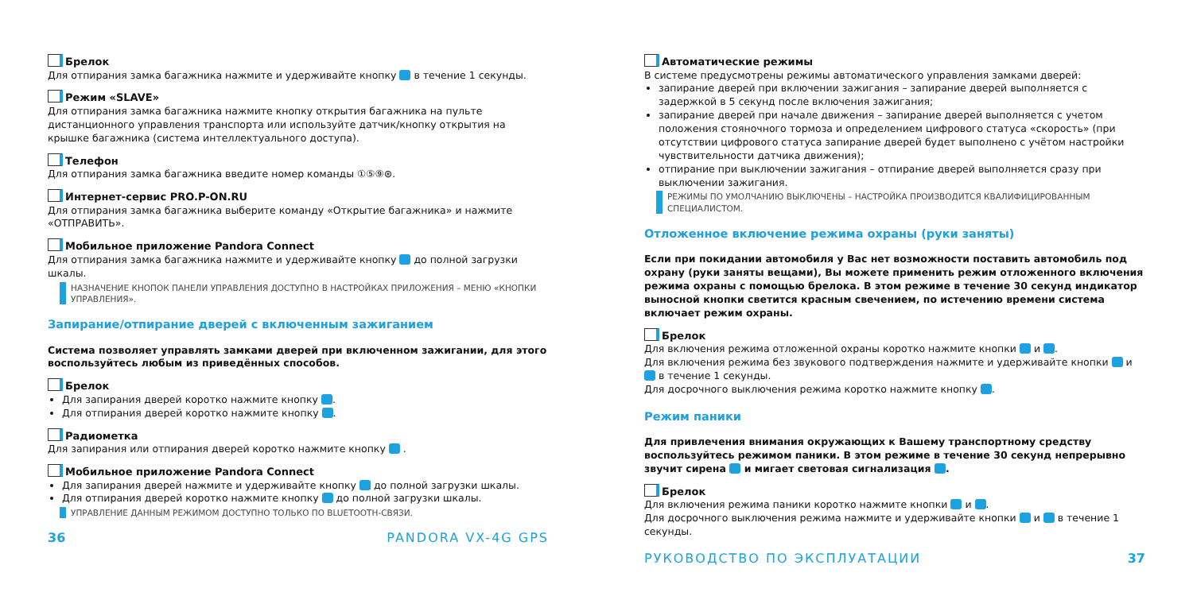Брелок
Для отпирания замка багажника нажмите и удерживайте кнопку в течение 1 секунды.
Режим «SLAVE»
Для отпирания замка багажника нажмите кнопку открытия багажника на пульте дистанционного управления транспорта или используйте датчик/кнопку открытия на крышке багажника (система интеллектуального доступа).
Телефон
Для отпирания замка багажника введите номер команды ①⑤⑨⊛.
Интернет-сервис PRO.P-ON.RU
Для отпирания замка багажника выберите команду «Открытие багажника» и нажмите «ОТПРАВИТЬ».
Мобильное приложение Pandora Connect
Для отпирания замка багажника нажмите и удерживайте кнопку до полной загрузки шкалы.
НАЗНАЧЕНИЕ КНОПОК ПАНЕЛИ УПРАВЛЕНИЯ ДОСТУПНО В НАСТРОЙКАХ ПРИЛОЖЕНИЯ – МЕНЮ «КНОПКИ УПРАВЛЕНИЯ».
Запирание/отпирание дверей с включенным зажиганием
Система позволяет управлять замками дверей при включенном зажигании, для этого воспользуйтесь любым из приведённых способов.
Брелок
Для запирания дверей коротко нажмите кнопку .
Для отпирания дверей коротко нажмите кнопку .
Радиометка
Для запирания или отпирания дверей коротко нажмите кнопку .
Мобильное приложение Pandora Connect
Для запирания дверей нажмите и удерживайте кнопку до полной загрузки шкалы.
Для отпирания дверей коротко нажмите кнопку до полной загрузки шкалы.
УПРАВЛЕНИЕ ДАННЫМ РЕЖИМОМ ДОСТУПНО ТОЛЬКО ПО BLUETOOTH-СВЯЗИ.
36 PANDORA VX-4G GPS
Автоматические режимы
В системе предусмотрены режимы автоматического управления замками дверей:
запирание дверей при включении зажигания – запирание дверей выполняется с задержкой в 5 секунд после включения зажигания;
запирание дверей при начале движения – запирание дверей выполняется с учетом положения стояночного тормоза и определением цифрового статуса «скорость» (при отсутствии цифрового статуса запирание дверей будет выполнено с учётом настройки чувствительности датчика движения);
отпирание при выключении зажигания – отпирание дверей выполняется сразу при выключении зажигания.
РЕЖИМЫ ПО УМОЛЧАНИЮ ВЫКЛЮЧЕНЫ – НАСТРОЙКА ПРОИЗВОДИТСЯ КВАЛИФИЦИРОВАННЫМ СПЕЦИАЛИСТОМ.
Отложенное включение режима охраны (руки заняты)
Если при покидании автомобиля у Вас нет возможности поставить автомобиль под охрану (руки заняты вещами), Вы можете применить режим отложенного включения режима охраны с помощью брелока. В этом режиме в течение 30 секунд индикатор выносной кнопки светится красным свечением, по истечению времени система включает режим охраны.
Брелок
Для включения режима отложенной охраны коротко нажмите кнопки и .
Для включения режима без звукового подтверждения нажмите и удерживайте кнопки и в течение 1 секунды.
Для досрочного выключения режима коротко нажмите кнопку .
Режим паники
Для привлечения внимания окружающих к Вашему транспортному средству воспользуйтесь режимом паники. В этом режиме в течение 30 секунд непрерывно звучит сирена и мигает световая сигнализация .
Брелок
Для включения режима паники коротко нажмите кнопки и .
Для досрочного выключения режима нажмите и удерживайте кнопки и в течение 1 секунды.
РУКОВОДСТВО ПО ЭКСПЛУАТАЦИИ 37